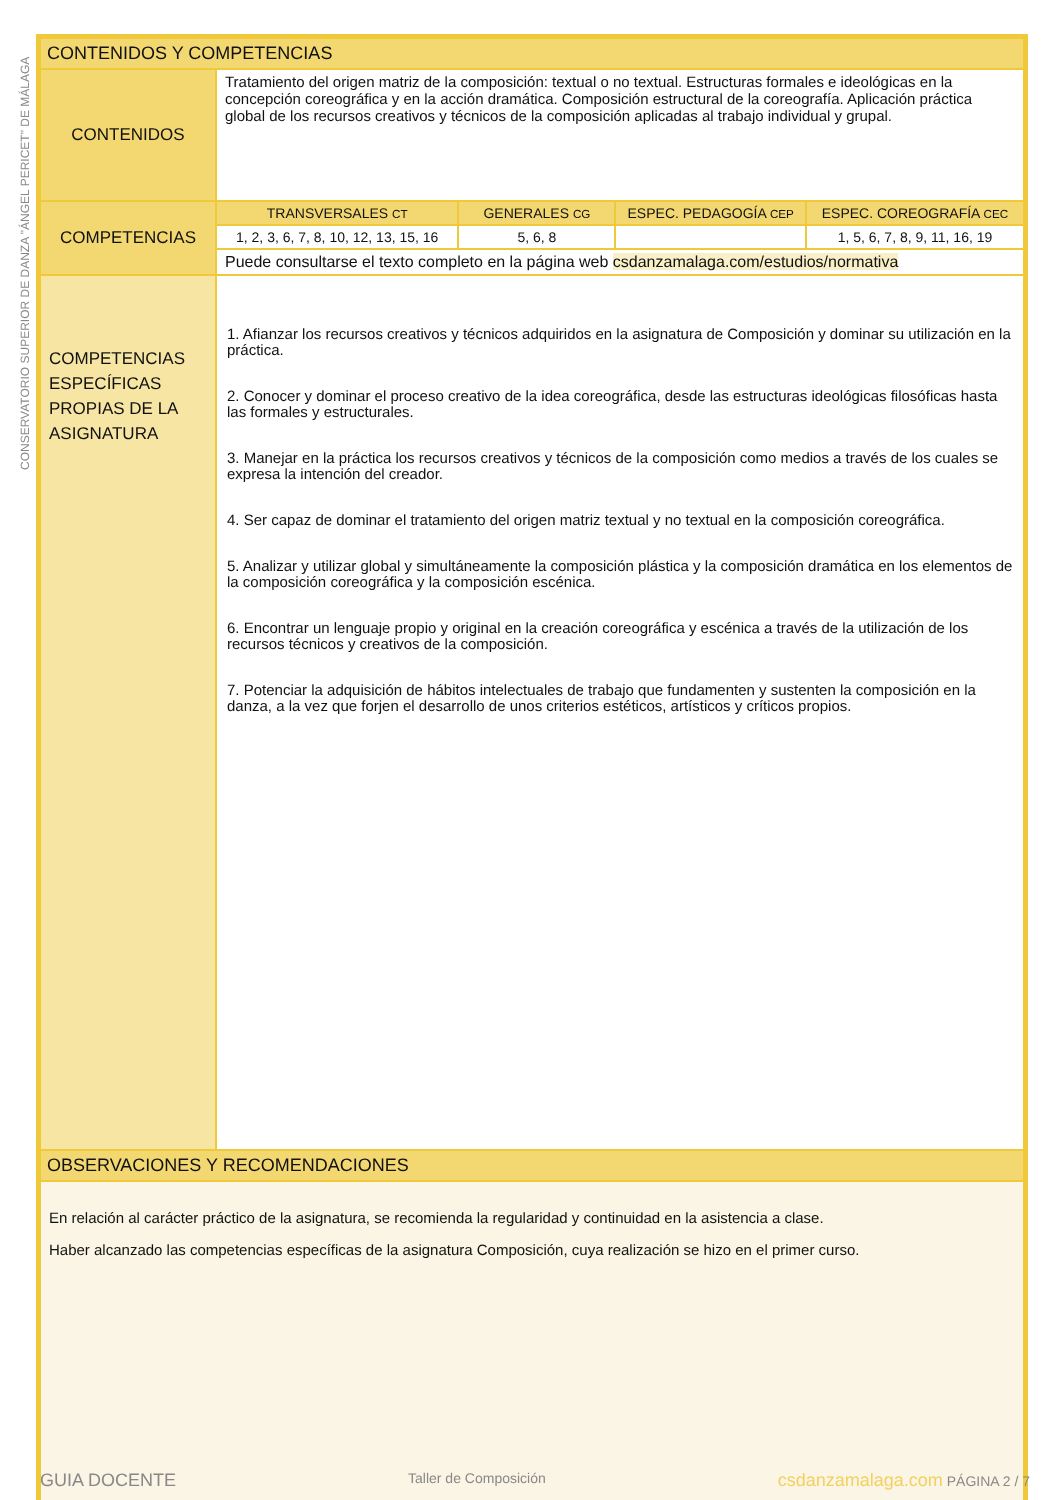CONSERVATORIO SUPERIOR DE DANZA "ÁNGEL PERICET" DE MÁLAGA
| CONTENIDOS Y COMPETENCIAS | | | | |
| --- | --- | --- | --- | --- |
| CONTENIDOS | Tratamiento del origen matriz de la composición: textual o no textual. Estructuras formales e ideológicas en la concepción coreográfica y en la acción dramática. Composición estructural de la coreografía. Aplicación práctica global de los recursos creativos y técnicos de la composición aplicadas al trabajo individual y grupal. | | | |
| COMPETENCIAS | TRANSVERSALES CT | GENERALES CG | ESPEC. PEDAGOGÍA CEP | ESPEC. COREOGRAFÍA CEC |
| | 1, 2, 3, 6, 7, 8, 10, 12, 13, 15, 16 | 5, 6, 8 | | 1, 5, 6, 7, 8, 9, 11, 16, 19 |
| | Puede consultarse el texto completo en la página web csdanzamalaga.com/estudios/normativa | | | |
| COMPETENCIAS ESPECÍFICAS PROPIAS DE LA ASIGNATURA | 1. Afianzar los recursos creativos y técnicos adquiridos en la asignatura de Composición y dominar su utilización en la práctica. 2. Conocer y dominar el proceso creativo de la idea coreográfica, desde las estructuras ideológicas filosóficas hasta las formales y estructurales. 3. Manejar en la práctica los recursos creativos y técnicos de la composición como medios a través de los cuales se expresa la intención del creador. 4. Ser capaz de dominar el tratamiento del origen matriz textual y no textual en la composición coreográfica. 5. Analizar y utilizar global y simultáneamente la composición plástica y la composición dramática en los elementos de la composición coreográfica y la composición escénica. 6. Encontrar un lenguaje propio y original en la creación coreográfica y escénica a través de la utilización de los recursos técnicos y creativos de la composición. 7. Potenciar la adquisición de hábitos intelectuales de trabajo que fundamenten y sustenten la composición en la danza, a la vez que forjen el desarrollo de unos criterios estéticos, artísticos y críticos propios. | | | |
| OBSERVACIONES Y RECOMENDACIONES | | | | |
| En relación al carácter práctico de la asignatura, se recomienda la regularidad y continuidad en la asistencia a clase. Haber alcanzado las competencias específicas de la asignatura Composición, cuya realización se hizo en el primer curso. | | | | |
GUIA DOCENTE Taller de Composición csdanzamalaga.com PÁGINA 2 / 7